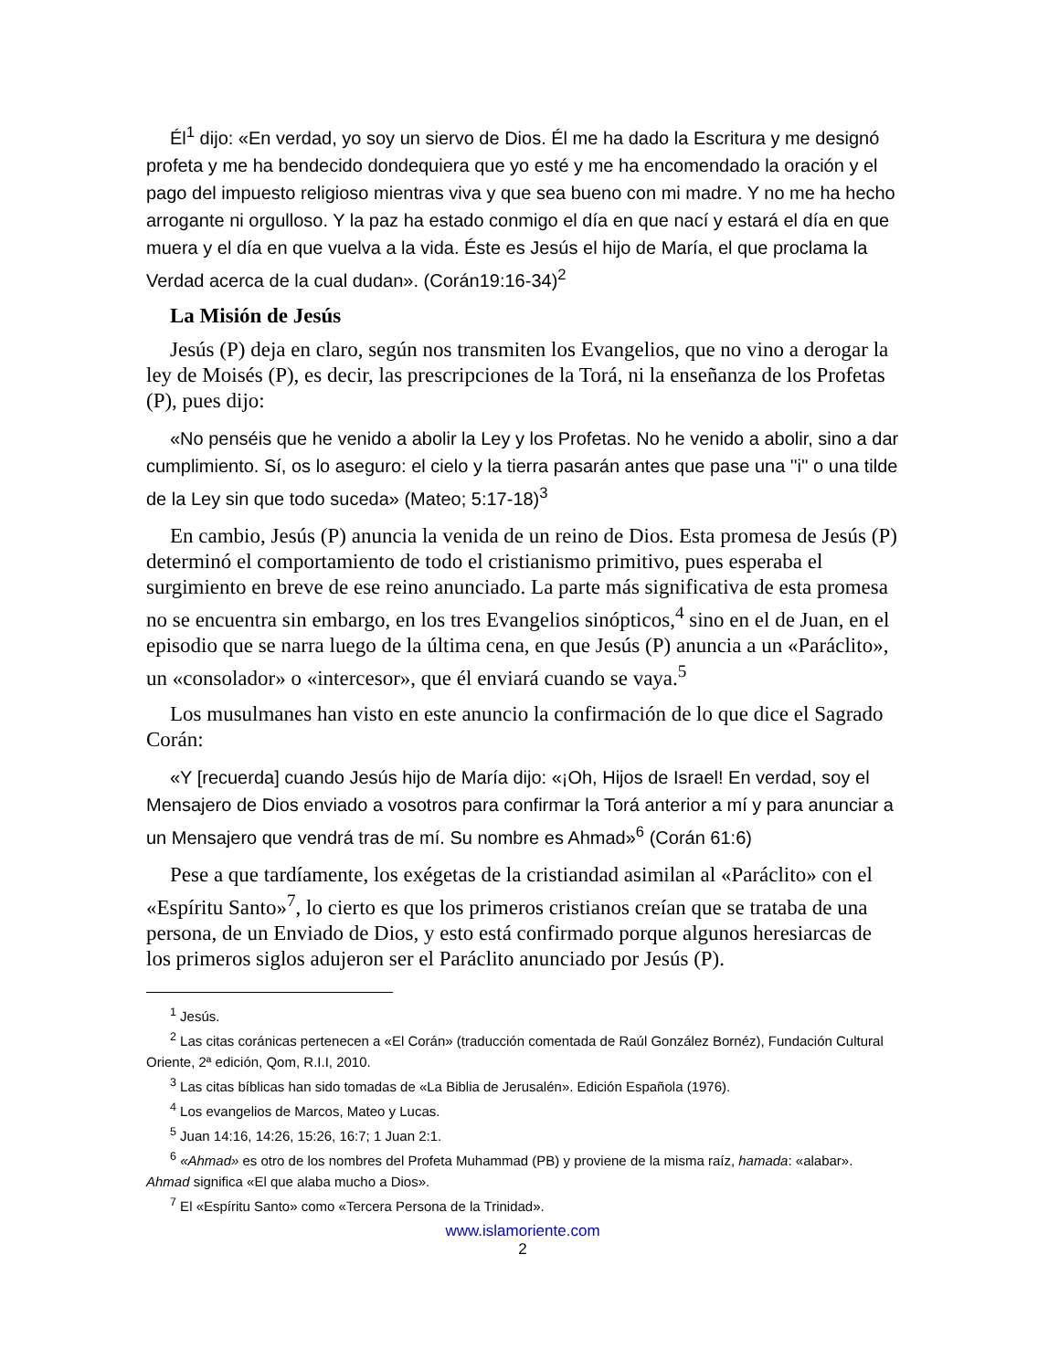Él<sup>1</sup> dijo: «En verdad, yo soy un siervo de Dios. Él me ha dado la Escritura y me designó profeta y me ha bendecido dondequiera que yo esté y me ha encomendado la oración y el pago del impuesto religioso mientras viva y que sea bueno con mi madre. Y no me ha hecho arrogante ni orgulloso. Y la paz ha estado conmigo el día en que nací y estará el día en que muera y el día en que vuelva a la vida. Éste es Jesús el hijo de María, el que proclama la Verdad acerca de la cual dudan». (Corán19:16-34)<sup>2</sup>
La Misión de Jesús
Jesús (P) deja en claro, según nos transmiten los Evangelios, que no vino a derogar la ley de Moisés (P), es decir, las prescripciones de la Torá, ni la enseñanza de los Profetas (P), pues dijo:
«No penséis que he venido a abolir la Ley y los Profetas. No he venido a abolir, sino a dar cumplimiento. Sí, os lo aseguro: el cielo y la tierra pasarán antes que pase una ''i'' o una tilde de la Ley sin que todo suceda» (Mateo; 5:17-18)<sup>3</sup>
En cambio, Jesús (P) anuncia la venida de un reino de Dios. Esta promesa de Jesús (P) determinó el comportamiento de todo el cristianismo primitivo, pues esperaba el surgimiento en breve de ese reino anunciado. La parte más significativa de esta promesa no se encuentra sin embargo, en los tres Evangelios sinópticos,<sup>4</sup> sino en el de Juan, en el episodio que se narra luego de la última cena, en que Jesús (P) anuncia a un «Paráclito», un «consolador» o «intercesor», que él enviará cuando se vaya.<sup>5</sup>
Los musulmanes han visto en este anuncio la confirmación de lo que dice el Sagrado Corán:
«Y [recuerda] cuando Jesús hijo de María dijo: «¡Oh, Hijos de Israel! En verdad, soy el Mensajero de Dios enviado a vosotros para confirmar la Torá anterior a mí y para anunciar a un Mensajero que vendrá tras de mí. Su nombre es Ahmad»<sup>6</sup> (Corán 61:6)
Pese a que tardíamente, los exégetas de la cristiandad asimilan al «Paráclito» con el «Espíritu Santo»<sup>7</sup>, lo cierto es que los primeros cristianos creían que se trataba de una persona, de un Enviado de Dios, y esto está confirmado porque algunos heresiarcas de los primeros siglos adujeron ser el Paráclito anunciado por Jesús (P).
<sup>1</sup> Jesús.
<sup>2</sup> Las citas coránicas pertenecen a «El Corán» (traducción comentada de Raúl González Bornéz), Fundación Cultural Oriente, 2ª edición, Qom, R.I.I, 2010.
<sup>3</sup> Las citas bíblicas han sido tomadas de «La Biblia de Jerusalén». Edición Española (1976).
<sup>4</sup> Los evangelios de Marcos, Mateo y Lucas.
<sup>5</sup> Juan 14:16, 14:26, 15:26, 16:7; 1 Juan 2:1.
<sup>6</sup> «Ahmad» es otro de los nombres del Profeta Muhammad (PB) y proviene de la misma raíz, hamada: «alabar». Ahmad significa «El que alaba mucho a Dios».
<sup>7</sup> El «Espíritu Santo» como «Tercera Persona de la Trinidad».
www.islamoriente.com
2